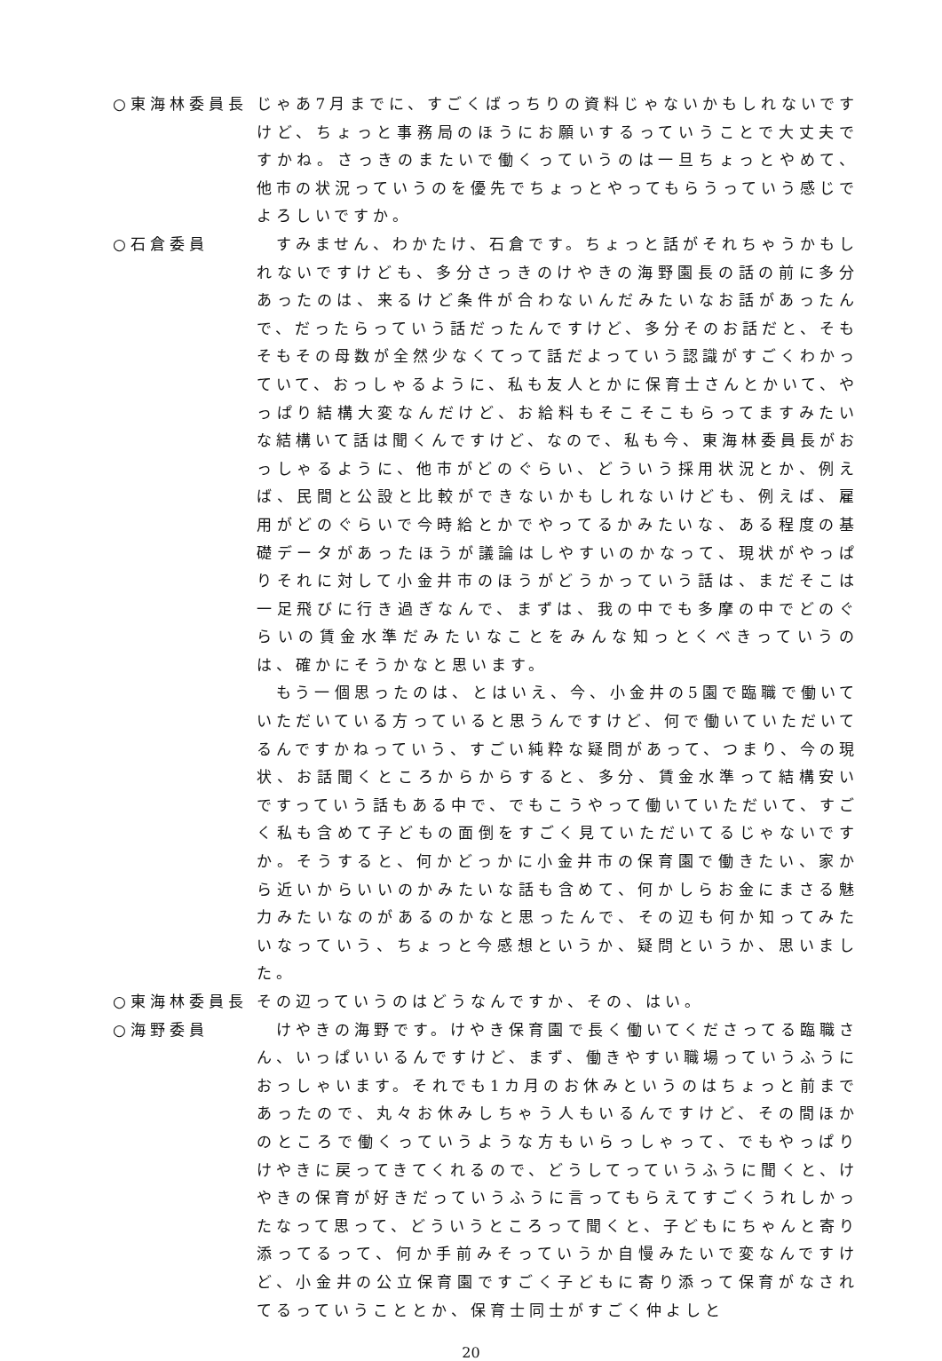○東海林委員長 じゃあ7月までに、すごくばっちりの資料じゃないかもしれないですけど、ちょっと事務局のほうにお願いするっていうことで大丈夫ですかね。さっきのまたいで働くっていうのは一旦ちょっとやめて、他市の状況っていうのを優先でちょっとやってもらうっていう感じでよろしいですか。
○石倉委員 　すみません、わかたけ、石倉です。ちょっと話がそれちゃうかもしれないですけども、多分さっきのけやきの海野園長の話の前に多分あったのは、来るけど条件が合わないんだみたいなお話があったんで、だったらっていう話だったんですけど、多分そのお話だと、そもそもその母数が全然少なくてって話だよっていう認識がすごくわかっていて、おっしゃるように、私も友人とかに保育士さんとかいて、やっぱり結構大変なんだけど、お給料もそこそこもらってますみたいな結構いて話は聞くんですけど、なので、私も今、東海林委員長がおっしゃるように、他市がどのぐらい、どういう採用状況とか、例えば、民間と公設と比較ができないかもしれないけども、例えば、雇用がどのぐらいで今時給とかでやってるかみたいな、ある程度の基礎データがあったほうが議論はしやすいのかなって、現状がやっぱりそれに対して小金井市のほうがどうかっていう話は、まだそこは一足飛びに行き過ぎなんで、まずは、我の中でも多摩の中でどのぐらいの賃金水準だみたいなことをみんな知っとくべきっていうのは、確かにそうかなと思います。
　もう一個思ったのは、とはいえ、今、小金井の5園で臨職で働いていただいている方っていると思うんですけど、何で働いていただいてるんですかねっていう、すごい純粋な疑問があって、つまり、今の現状、お話聞くところからからすると、多分、賃金水準って結構安いですっていう話もある中で、でもこうやって働いていただいて、すごく私も含めて子どもの面倒をすごく見ていただいてるじゃないですか。そうすると、何かどっかに小金井市の保育園で働きたい、家から近いからいいのかみたいな話も含めて、何かしらお金にまさる魅力みたいなのがあるのかなと思ったんで、その辺も何か知ってみたいなっていう、ちょっと今感想というか、疑問というか、思いました。
○東海林委員長 その辺っていうのはどうなんですか、その、はい。
○海野委員 　けやきの海野です。けやき保育園で長く働いてくださってる臨職さん、いっぱいいるんですけど、まず、働きやすい職場っていうふうにおっしゃいます。それでも1カ月のお休みというのはちょっと前まであったので、丸々お休みしちゃう人もいるんですけど、その間ほかのところで働くっていうような方もいらっしゃって、でもやっぱりけやきに戻ってきてくれるので、どうしてっていうふうに聞くと、けやきの保育が好きだっていうふうに言ってもらえてすごくうれしかったなって思って、どういうところって聞くと、子どもにちゃんと寄り添ってるって、何か手前みそっていうか自慢みたいで変なんですけど、小金井の公立保育園ですごく子どもに寄り添って保育がなされてるっていうこととか、保育士同士がすごく仲よしと
20